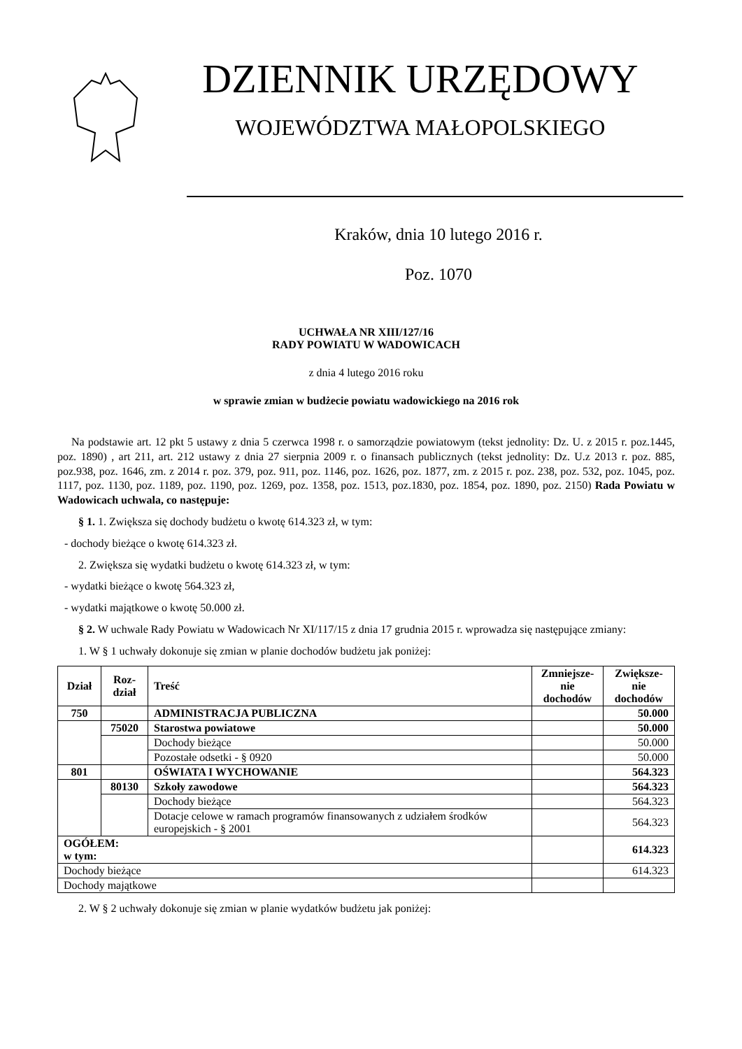DZIENNIK URZĘDOWY
WOJEWÓDZTWA MAŁOPOLSKIEGO
Kraków, dnia 10 lutego 2016 r.
Poz. 1070
UCHWAŁA NR XIII/127/16
RADY POWIATU W WADOWICACH
z dnia 4 lutego 2016 roku
w sprawie zmian w budżecie powiatu wadowickiego na 2016 rok
Na podstawie art. 12 pkt 5 ustawy z dnia 5 czerwca 1998 r. o samorządzie powiatowym (tekst jednolity: Dz. U. z 2015 r. poz.1445, poz. 1890) , art 211, art. 212 ustawy z dnia 27 sierpnia 2009 r. o finansach publicznych (tekst jednolity: Dz. U.z 2013 r. poz. 885, poz.938, poz. 1646, zm. z 2014 r. poz. 379, poz. 911, poz. 1146, poz. 1626, poz. 1877, zm. z 2015 r. poz. 238, poz. 532, poz. 1045, poz. 1117, poz. 1130, poz. 1189, poz. 1190, poz. 1269, poz. 1358, poz. 1513, poz.1830, poz. 1854, poz. 1890, poz. 2150) Rada Powiatu w Wadowicach uchwala, co następuje:
§ 1. 1. Zwiększa się dochody budżetu o kwotę 614.323 zł, w tym:
- dochody bieżące o kwotę 614.323 zł.
2. Zwiększa się wydatki budżetu o kwotę 614.323 zł, w tym:
- wydatki bieżące o kwotę 564.323 zł,
- wydatki majątkowe o kwotę 50.000 zł.
§ 2. W uchwale Rady Powiatu w Wadowicach Nr XI/117/15 z dnia 17 grudnia 2015 r. wprowadza się następujące zmiany:
1. W § 1 uchwały dokonuje się zmian w planie dochodów budżetu jak poniżej:
| Dział | Roz- dział | Treść | Zmniejsze- nie dochodów | Zwiększe- nie dochodów |
| --- | --- | --- | --- | --- |
| 750 | | ADMINISTRACJA PUBLICZNA | | 50.000 |
| | 75020 | Starostwa powiatowe | | 50.000 |
| | | Dochody bieżące | | 50.000 |
| | | Pozostałe odsetki - § 0920 | | 50.000 |
| 801 | | OŚWIATA I WYCHOWANIE | | 564.323 |
| | 80130 | Szkoły zawodowe | | 564.323 |
| | | Dochody bieżące | | 564.323 |
| | | Dotacje celowe w ramach programów finansowanych z udziałem środków europejskich - § 2001 | | 564.323 |
| OGÓŁEM: w tym: | | | | 614.323 |
| Dochody bieżące | | | | 614.323 |
| Dochody majątkowe | | | | |
2. W § 2 uchwały dokonuje się zmian w planie wydatków budżetu jak poniżej: